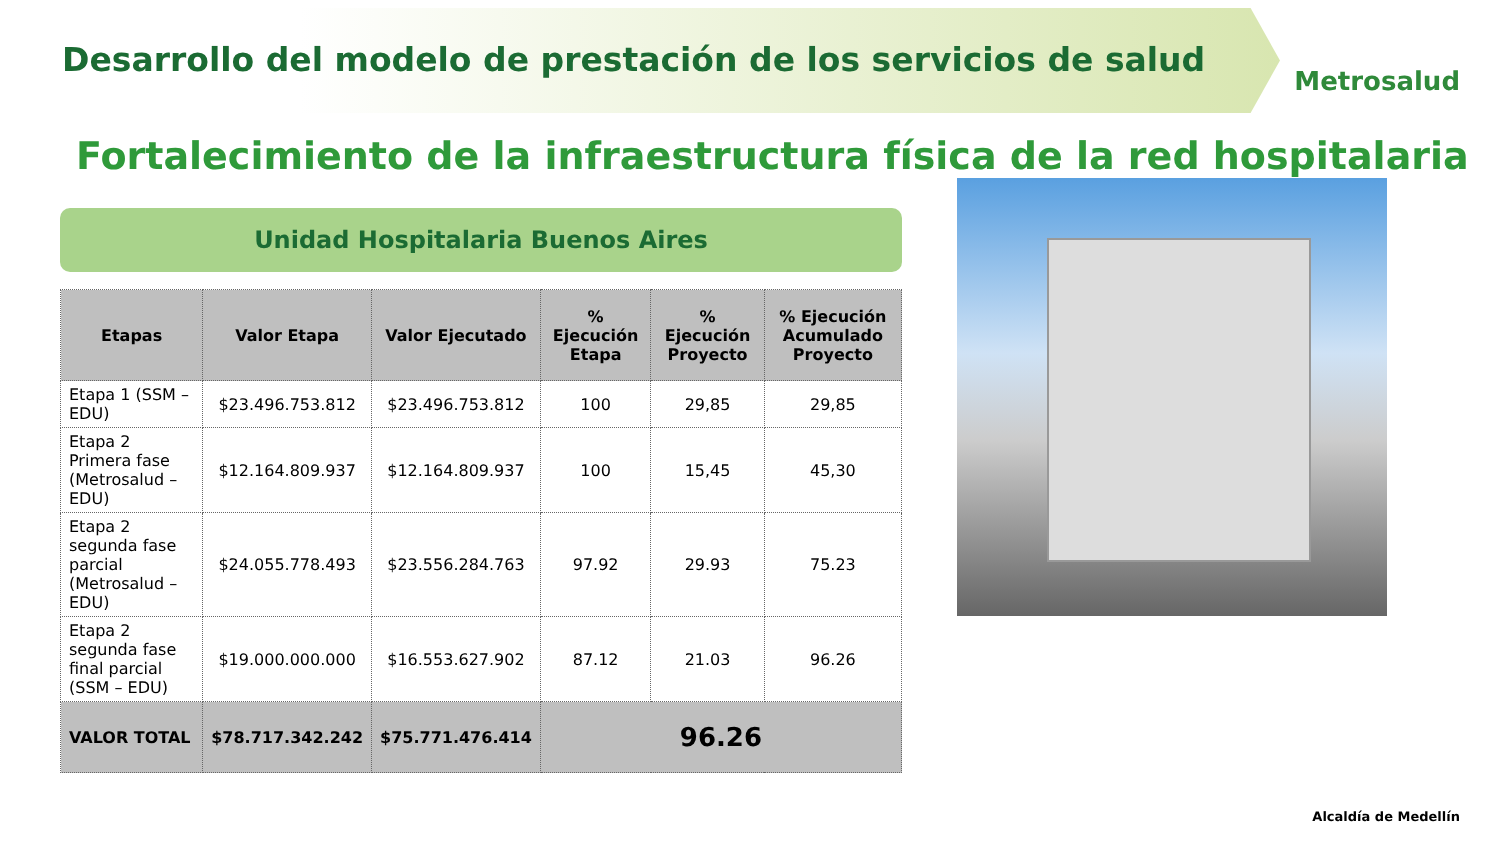Desarrollo del modelo de prestación de los servicios de salud
Metrosalud
Fortalecimiento de la infraestructura física de la red hospitalaria
Unidad Hospitalaria Buenos Aires
| Etapas | Valor Etapa | Valor Ejecutado | % Ejecución Etapa | % Ejecución Proyecto | % Ejecución Acumulado Proyecto |
| --- | --- | --- | --- | --- | --- |
| Etapa 1 (SSM – EDU) | $23.496.753.812 | $23.496.753.812 | 100 | 29,85 | 29,85 |
| Etapa 2 Primera fase (Metrosalud – EDU) | $12.164.809.937 | $12.164.809.937 | 100 | 15,45 | 45,30 |
| Etapa 2 segunda fase parcial (Metrosalud – EDU) | $24.055.778.493 | $23.556.284.763 | 97.92 | 29.93 | 75.23 |
| Etapa 2 segunda fase final parcial (SSM – EDU) | $19.000.000.000 | $16.553.627.902 | 87.12 | 21.03 | 96.26 |
| VALOR TOTAL | $78.717.342.242 | $75.771.476.414 | 96.26 | | |
Alcaldía de Medellín